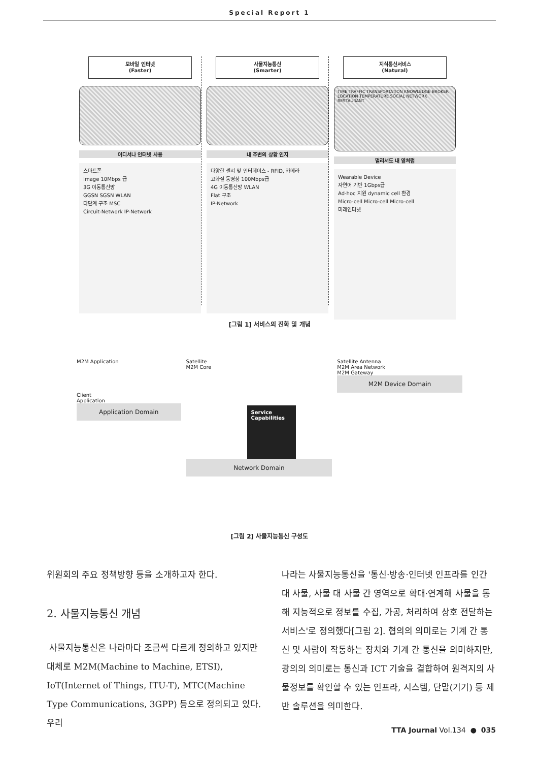Special Report 1
모바일 인터넷
(Faster)
어디서나 인터넷 사용
스마트폰
Image 10Mbps 급
3G 이동통신망
GGSN SGSN WLAN
다단계 구조 MSC
Circuit-Network IP-Network
사물지능통신
(Smarter)
내 주변의 상황 인지
다양한 센서 및 인터페이스 - RFID, 카메라
고화질 동영상 100Mbps급
4G 이동통신망 WLAN
Flat 구조
IP-Network
지식통신서비스
(Natural)
TIME TRAFFIC TRANSPORTATION KNOWLEDGE BROKER LOCATION TEMPERATURE SOCIAL NETWORK RESTAURANT
멀리서도 내 옆처럼
Wearable Device
자연어 기반 1Gbps급
Ad-hoc 지원 dynamic cell 환경
Micro-cell Micro-cell Micro-cell
미래인터넷
[그림 1] 서비스의 진화 및 개념
M2M Application
Client
Application
Application Domain
Satellite
M2M Core
Service Capabilities
Network Domain
Satellite Antenna
M2M Area Network
M2M Gateway
M2M Device Domain
[그림 2] 사물지능통신 구성도
위원회의 주요 정책방향 등을 소개하고자 한다.
2. 사물지능통신 개념
사물지능통신은 나라마다 조금씩 다르게 정의하고 있지만 대체로 M2M(Machine to Machine, ETSI), IoT(Internet of Things, ITU-T), MTC(Machine Type Communications, 3GPP) 등으로 정의되고 있다. 우리
나라는 사물지능통신을 '통신·방송·인터넷 인프라를 인간 대 사물, 사물 대 사물 간 영역으로 확대·연계해 사물을 통해 지능적으로 정보를 수집, 가공, 처리하여 상호 전달하는 서비스'로 정의했다[그림 2]. 협의의 의미로는 기계 간 통신 및 사람이 작동하는 장치와 기계 간 통신을 의미하지만, 광의의 의미로는 통신과 ICT 기술을 결합하여 원격지의 사물정보를 확인할 수 있는 인프라, 시스템, 단말(기기) 등 제반 솔루션을 의미한다.
TTA Journal Vol.134 ● 035